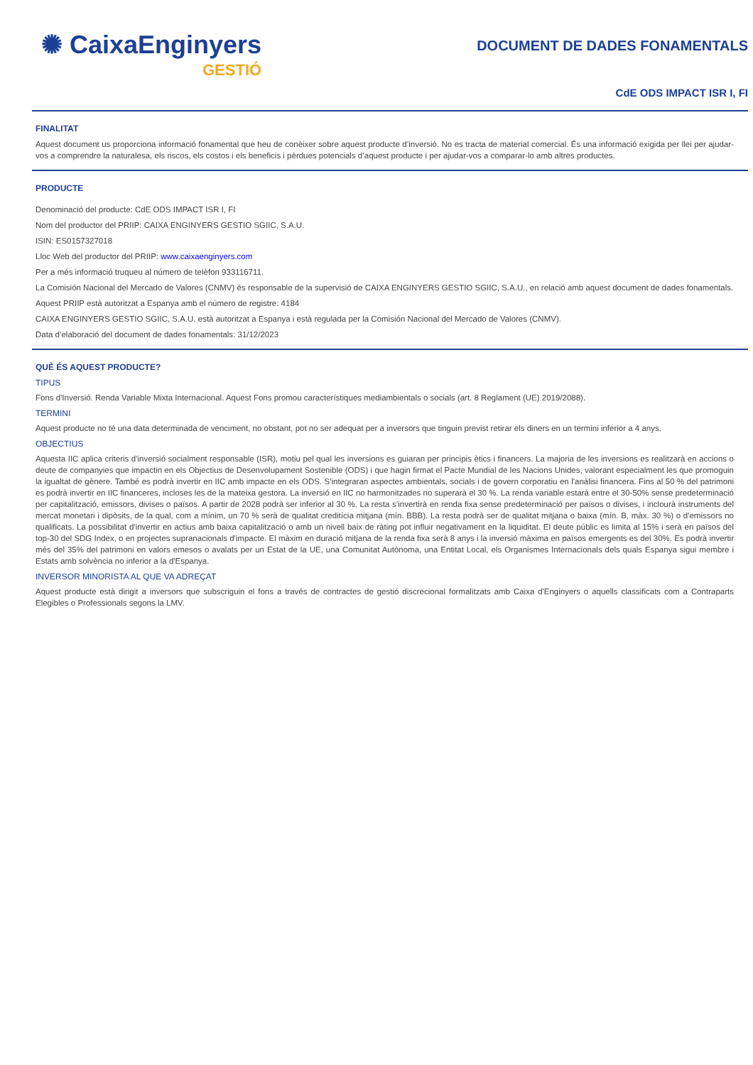✺ CaixaEnginyers
GESTIÓ
DOCUMENT DE DADES FONAMENTALS
CdE ODS IMPACT ISR I, FI
FINALITAT
Aquest document us proporciona informació fonamental que heu de conèixer sobre aquest producte d’inversió. No es tracta de material comercial. És una informació exigida per llei per ajudar-vos a comprendre la naturalesa, els riscos, els costos i els beneficis i pèrdues potencials d’aquest producte i per ajudar-vos a comparar-lo amb altres productes.
PRODUCTE
Denominació del producte: CdE ODS IMPACT ISR I, FI
Nom del productor del PRIIP: CAIXA ENGINYERS GESTIO SGIIC, S.A.U.
ISIN: ES0157327018
Lloc Web del productor del PRIIP: www.caixaenginyers.com
Per a més informació truqueu al número de telèfon 933116711.
La Comisión Nacional del Mercado de Valores (CNMV) és responsable de la supervisió de CAIXA ENGINYERS GESTIO SGIIC, S.A.U., en relació amb aquest document de dades fonamentals.
Aquest PRIIP està autoritzat a Espanya amb el número de registre: 4184
CAIXA ENGINYERS GESTIO SGIIC, S.A.U. està autoritzat a Espanya i està regulada per la Comisión Nacional del Mercado de Valores (CNMV).
Data d’elaboració del document de dades fonamentals: 31/12/2023
QUÈ ÉS AQUEST PRODUCTE?
TIPUS
Fons d'Inversió. Renda Variable Mixta Internacional. Aquest Fons promou característiques mediambientals o socials (art. 8 Reglament (UE) 2019/2088).
TERMINI
Aquest producte no té una data determinada de venciment, no obstant, pot no ser adequat per a inversors que tinguin previst retirar els diners en un termini inferior a 4 anys.
OBJECTIUS
Aquesta IIC aplica criteris d'inversió socialment responsable (ISR), motiu pel qual les inversions es guiaran per principis ètics i financers. La majoria de les inversions es realitzarà en accions o deute de companyies que impactin en els Objectius de Desenvolupament Sostenible (ODS) i que hagin firmat el Pacte Mundial de les Nacions Unides, valorant especialment les que promoguin la igualtat de gènere. També es podrà invertir en IIC amb impacte en els ODS. S'integraran aspectes ambientals, socials i de govern corporatiu en l'anàlisi financera. Fins al 50 % del patrimoni es podrà invertir en IIC financeres, incloses les de la mateixa gestora. La inversió en IIC no harmonitzades no superarà el 30 %. La renda variable estarà entre el 30-50% sense predeterminació per capitalització, emissors, divises o països. A partir de 2028 podrà ser inferior al 30 %. La resta s’invertirà en renda fixa sense predeterminació per països o divises, i inclourà instruments del mercat monetari i dipòsits, de la qual, com a mínim, un 70 % serà de qualitat creditícia mitjana (mín. BBB). La resta podrà ser de qualitat mitjana o baixa (mín. B, màx. 30 %) o d'emissors no qualificats. La possibilitat d'invertir en actius amb baixa capitalització o amb un nivell baix de ràting pot influir negativament en la liquiditat. El deute públic es limita al 15% i serà en països del top-30 del SDG Index, o en projectes supranacionals d'impacte. El màxim en duració mitjana de la renda fixa serà 8 anys i la inversió màxima en països emergents es del 30%. Es podrà invertir més del 35% del patrimoni en valors emesos o avalats per un Estat de la UE, una Comunitat Autònoma, una Entitat Local, els Organismes Internacionals dels quals Espanya sigui membre i Estats amb solvència no inferior a la d'Espanya.
INVERSOR MINORISTA AL QUE VA ADREÇAT
Aquest producte està dirigit a inversors que subscriguin el fons a través de contractes de gestió discrecional formalitzats amb Caixa d'Enginyers o aquells classificats com a Contraparts Elegibles o Professionals segons la LMV.